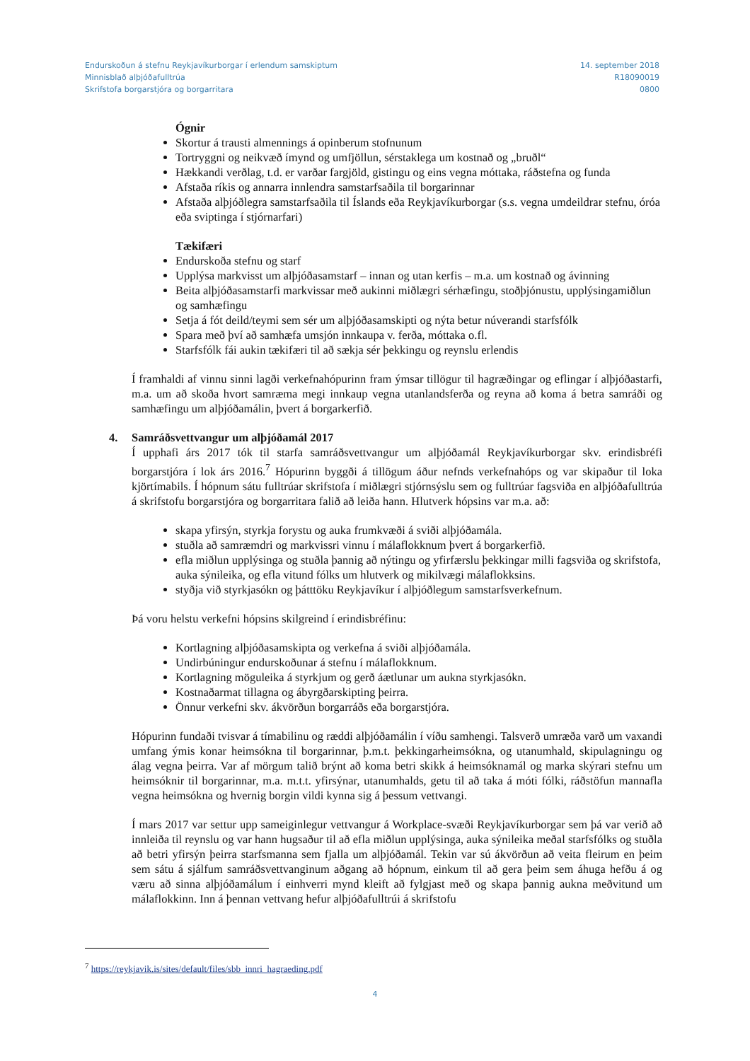Endurskoðun á stefnu Reykjavíkurborgar í erlendum samskiptum
Minnisblað alþjóðafulltrúa
Skrifstofa borgarstjóra og borgarritara
14. september 2018
R18090019
0800
Ógnir
Skortur á trausti almennings á opinberum stofnunum
Tortryggni og neikvæð ímynd og umfjöllun, sérstaklega um kostnað og „bruðl“
Hækkandi verðlag, t.d. er varðar fargjöld, gistingu og eins vegna móttaka, ráðstefna og funda
Afstaða ríkis og annarra innlendra samstarfsaðila til borgarinnar
Afstaða alþjóðlegra samstarfsaðila til Íslands eða Reykjavíkurborgar (s.s. vegna umdeildrar stefnu, óróa eða sviptinga í stjórnarfari)
Tækifæri
Endurskoða stefnu og starf
Upplýsa markvisst um alþjóðasamstarf – innan og utan kerfis – m.a. um kostnað og ávinning
Beita alþjóðasamstarfi markvissar með aukinni miðlægri sérhæfingu, stoðþjónustu, upplýsingamiðlun og samhæfingu
Setja á fót deild/teymi sem sér um alþjóðasamskipti og nýta betur núverandi starfsfólk
Spara með því að samhæfa umsjón innkaupa v. ferða, móttaka o.fl.
Starfsfólk fái aukin tækifæri til að sækja sér þekkingu og reynslu erlendis
Í framhaldi af vinnu sinni lagði verkefnahópurinn fram ýmsar tillögur til hagræðingar og eflingar í alþjóðastarfi, m.a. um að skoða hvort samræma megi innkaup vegna utanlandsferða og reyna að koma á betra samráði og samhæfingu um alþjóðamálin, þvert á borgarkerfið.
4. Samráðsvettvangur um alþjóðamál 2017
Í upphafi árs 2017 tók til starfa samráðsvettvangur um alþjóðamál Reykjavíkurborgar skv. erindisbréfi borgarstjóra í lok árs 2016.<sup>7</sup> Hópurinn byggði á tillögum áður nefnds verkefnahóps og var skipaður til loka kjörtímabils. Í hópnum sátu fulltrúar skrifstofa í miðlægri stjórnsýslu sem og fulltrúar fagsviða en alþjóðafulltrúa á skrifstofu borgarstjóra og borgarritara falið að leiða hann. Hlutverk hópsins var m.a. að:
skapa yfirsýn, styrkja forystu og auka frumkvæði á sviði alþjóðamála.
stuðla að samræmdri og markvissri vinnu í málaflokknum þvert á borgarkerfið.
efla miðlun upplýsinga og stuðla þannig að nýtingu og yfirfærslu þekkingar milli fagsviða og skrifstofa, auka sýnileika, og efla vitund fólks um hlutverk og mikilvægi málaflokksins.
styðja við styrkjasókn og þátttöku Reykjavíkur í alþjóðlegum samstarfsverkefnum.
Þá voru helstu verkefni hópsins skilgreind í erindisbréfinu:
Kortlagning alþjóðasamskipta og verkefna á sviði alþjóðamála.
Undirbúningur endurskoðunar á stefnu í málaflokknum.
Kortlagning möguleika á styrkjum og gerð áætlunar um aukna styrkjasókn.
Kostnaðarmat tillagna og ábyrgðarskipting þeirra.
Önnur verkefni skv. ákvörðun borgarráðs eða borgarstjóra.
Hópurinn fundaði tvisvar á tímabilinu og ræddi alþjóðamálin í víðu samhengi. Talsverð umræða varð um vaxandi umfang ýmis konar heimsókna til borgarinnar, þ.m.t. þekkingarheimsókna, og utanumhald, skipulagningu og álag vegna þeirra. Var af mörgum talið brýnt að koma betri skikk á heimsóknamál og marka skýrari stefnu um heimsóknir til borgarinnar, m.a. m.t.t. yfirsýnar, utanumhalds, getu til að taka á móti fólki, ráðstöfun mannafla vegna heimsókna og hvernig borgin vildi kynna sig á þessum vettvangi.
Í mars 2017 var settur upp sameiginlegur vettvangur á Workplace-svæði Reykjavíkurborgar sem þá var verið að innleiða til reynslu og var hann hugsaður til að efla miðlun upplýsinga, auka sýnileika meðal starfsfólks og stuðla að betri yfirsýn þeirra starfsmanna sem fjalla um alþjóðamál. Tekin var sú ákvörðun að veita fleirum en þeim sem sátu á sjálfum samráðsvettvanginum aðgang að hópnum, einkum til að gera þeim sem áhuga hefðu á og væru að sinna alþjóðamálum í einhverri mynd kleift að fylgjast með og skapa þannig aukna meðvitund um málaflokkinn. Inn á þennan vettvang hefur alþjóðafulltrúi á skrifstofu
<sup>7</sup> https://reykjavik.is/sites/default/files/sbb_innri_hagraeding.pdf
4